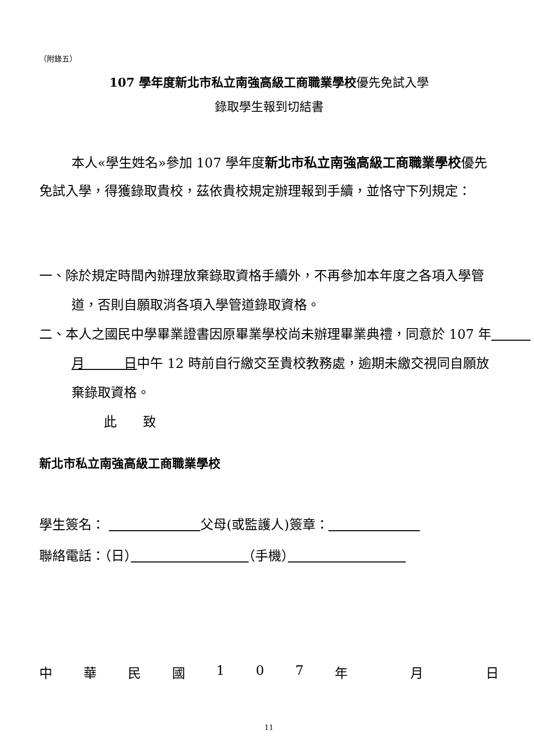（附錄五）
107 學年度新北市私立南強高級工商職業學校優先免試入學
錄取學生報到切結書
本人«學生姓名»參加 107 學年度新北市私立南強高級工商職業學校優先免試入學，得獲錄取貴校，茲依貴校規定辦理報到手續，並恪守下列規定：
一、除於規定時間內辦理放棄錄取資格手續外，不再參加本年度之各項入學管道，否則自願取消各項入學管道錄取資格。
二、本人之國民中學畢業證書因原畢業學校尚未辦理畢業典禮，同意於 107 年　　　月　　　日中午 12 時前自行繳交至貴校教務處，逾期未繳交視同自願放棄錄取資格。
此　　致
新北市私立南強高級工商職業學校
學生簽名： 　　　　　　　 父母(或監護人)簽章：　　　　　　　
聯絡電話：（日）　　　　　　　　　 （手機）　　　　　　　　　
中華民國 107 年 月 日
11